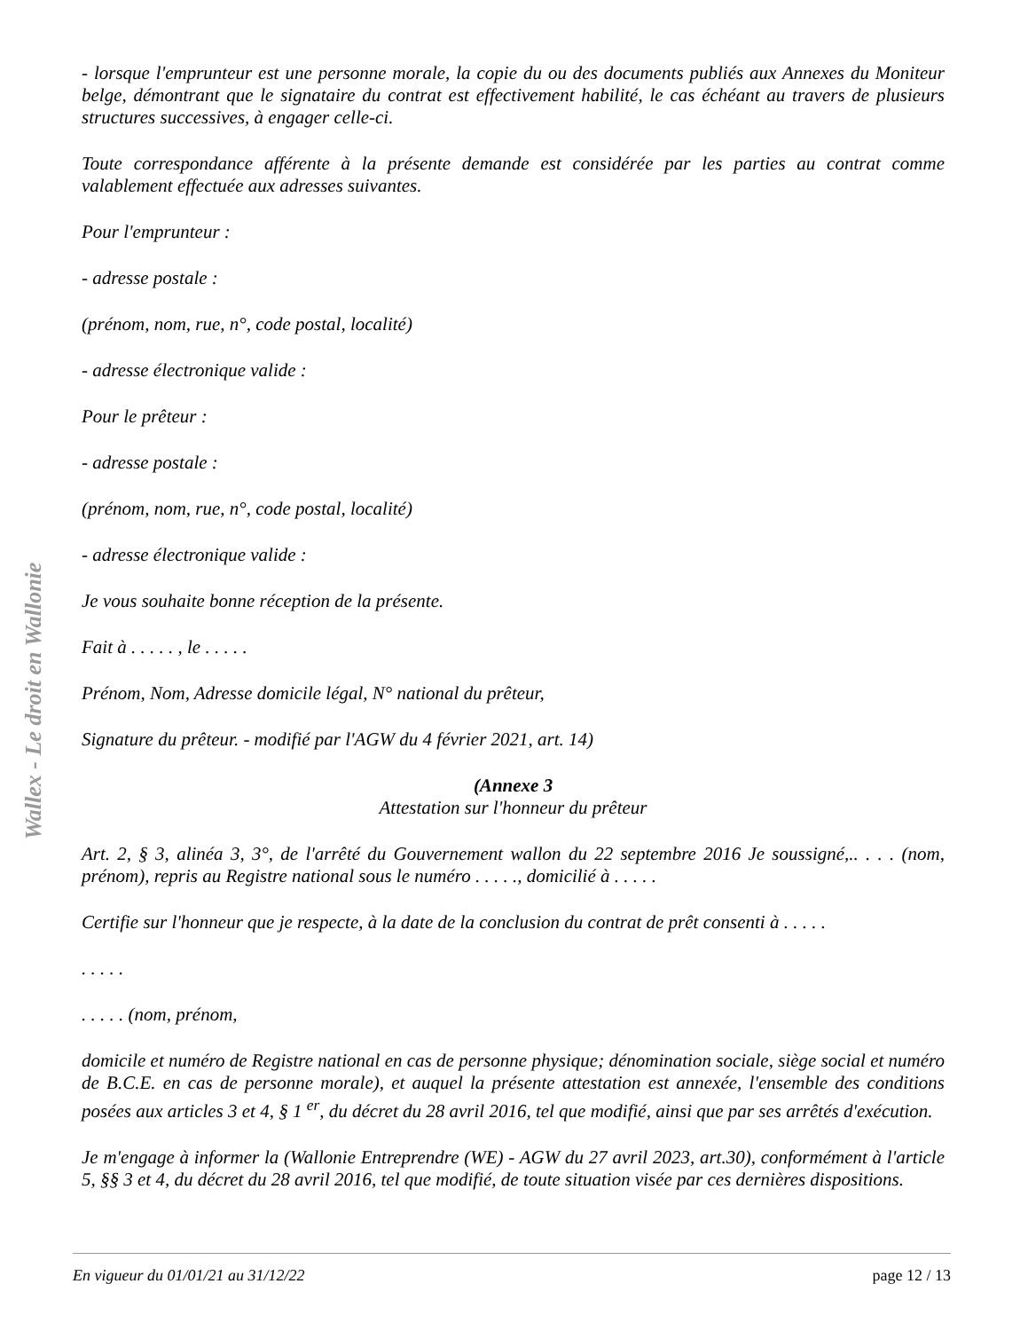Wallex - Le droit en Wallonie
- lorsque l'emprunteur est une personne morale, la copie du ou des documents publiés aux Annexes du Moniteur belge, démontrant que le signataire du contrat est effectivement habilité, le cas échéant au travers de plusieurs structures successives, à engager celle-ci.
Toute correspondance afférente à la présente demande est considérée par les parties au contrat comme valablement effectuée aux adresses suivantes.
Pour l'emprunteur :
- adresse postale :
(prénom, nom, rue, n°, code postal, localité)
- adresse électronique valide :
Pour le prêteur :
- adresse postale :
(prénom, nom, rue, n°, code postal, localité)
- adresse électronique valide :
Je vous souhaite bonne réception de la présente.
Fait à . . . . . , le . . . . .
Prénom, Nom, Adresse domicile légal, N° national du prêteur,
Signature du prêteur. - modifié par l'AGW du 4 février 2021, art. 14)
(Annexe 3
Attestation sur l'honneur du prêteur
Art. 2, § 3, alinéa 3, 3°, de l'arrêté du Gouvernement wallon du 22 septembre 2016 Je soussigné,.. . . . (nom, prénom), repris au Registre national sous le numéro . . . . ., domicilié à . . . . .
Certifie sur l'honneur que je respecte, à la date de la conclusion du contrat de prêt consenti à . . . . .
. . . . .
. . . . . (nom, prénom,
domicile et numéro de Registre national en cas de personne physique; dénomination sociale, siège social et numéro de B.C.E. en cas de personne morale), et auquel la présente attestation est annexée, l'ensemble des conditions posées aux articles 3 et 4, § 1 <sup>er</sup>, du décret du 28 avril 2016, tel que modifié, ainsi que par ses arrêtés d'exécution.
Je m'engage à informer la (Wallonie Entreprendre (WE) - AGW du 27 avril 2023, art.30), conformément à l'article 5, §§ 3 et 4, du décret du 28 avril 2016, tel que modifié, de toute situation visée par ces dernières dispositions.
En vigueur du 01/01/21 au 31/12/22 page 12 / 13